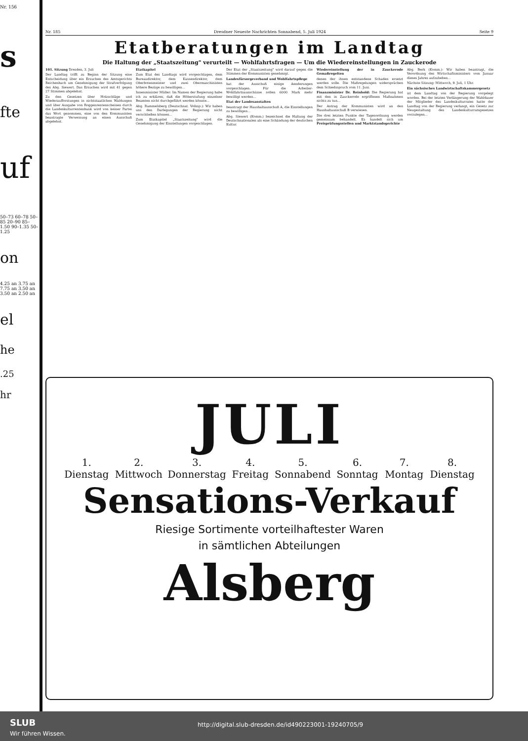Nr. 156
s
fte
uf
50–73 60–78 50–85 20–90 85–1.50 90–1.35 50–1.25
on
4.25 an 3.75 an 7.75 an 3.50 an 3.50 an 2.50 an
el
he
.25
hr
Nr. 185 Dresdner Neueste Nachrichten Sonnabend, 5. Juli 1924 Seite 9
Etatberatungen im Landtag
Die Haltung der „Staatszeitung" verurteilt — Wohlfahrtsfragen — Um die Wiedereinstellungen in Zauckerode
101. Sitzung Dresden, 3. Juli
Der Landtag trifft zu Beginn der Sitzung eine Entscheidung über ein Ersuchen des Amtsgerichts Reichenbach um Genehmigung der Strafverfolgung des Abg. Siewert. Das Ersuchen wird mit 41 gegen 27 Stimmen abgelehnt.
Zu den Gesetzen über Holzschläge und Wiederaufforstungen in nichtstaatlichen Waldungen und über Ausgabe von Roggenrentenscheinen durch die Landeskulturrentenbank wird von keiner Partei das Wort genommen, eine von den Kommunisten beantragte Verweisung an einen Ausschuß abgelehnt.
Etatkapitel
Zum Etat des Landtags wird vorgeschlagen, dem Bureaudirektor, dem Kassendirektor, dem Oberbotenmeister und zwei Obermaschinisten höhere Bezüge zu bewilligen...
Innenminister Müller: Im Namen der Regierung habe ich zu erklären, daß die Höherstufung einzelner Beamten nicht durchgeführt werden könnte...
Abg. Rammelsberg (Deutschnat. Volksp.): Wir haben uns den Darlegungen der Regierung nicht verschließen können...
Zum Etatkapitel „Staatszeitung" wird die Genehmigung der Einstellungen vorgeschlagen.
Der Etat der „Staatszeitung" wird darauf gegen die Stimmen der Kommunisten genehmigt.
Landesfürsorgeverband und Wohlfahrtspflege
hat der Ausschuß einige Aenderungen vorgeschlagen. Für die Arbeiter-Wohlfahrtsausschüsse sollen 6000 Mark mehr bewilligt werden...
Etat der Landesanstalten
beantragt der Haushaltausschuß A, die Einstellungen zu bewilligen...
Abg. Siewert (Komm.) bezeichnet die Haltung der Deutschnationalen als eine Schändung der deutschen Kultur.
Wiedereinstellung der in Zauckerode Gemaßregelten
denen der ihnen entstandene Schaden ersetzt werden solle. Die Maßregelungen widersprächen dem Schiedsspruch vom 11. Juni.
Finanzminister Dr. Reinhold: Die Regierung hat mit den in Zauckerode ergriffenen Maßnahmen nichts zu tun...
Der Antrag der Kommunisten wird an den Haushaltausschuß B verwiesen.
Die drei letzten Punkte der Tagesordnung werden gemeinsam behandelt. Es handelt sich um Preisprüfungsstellen und Marktstandsgerichte
Abg. Berk (Komm.): Wir haben beantragt, die Verordnung des Wirtschaftsministers vom Januar dieses Jahres aufzuheben...
Nächste Sitzung: Mittwoch, 9. Juli, 1 Uhr.
Ein sächsisches Landwirtschaftskammergesetz
ist dem Landtag von der Regierung vorgelegt worden. Bei der letzten Verlängerung der Wahldauer der Mitglieder des Landeskulturrates hatte der Landtag von der Regierung verlangt, ein Gesetz zur Neugestaltung des Landeskulturratsgesetzes vorzulegen...
JULI
1. Dienstag 2. Mittwoch 3. Donnerstag 4. Freitag 5. Sonnabend 6. Sonntag 7. Montag 8. Dienstag
Sensations-Verkauf
Riesige Sortimente vorteilhaftester Waren
in sämtlichen Abteilungen
Alsberg
SLUB
Wir führen Wissen.
http://digital.slub-dresden.de/id490223001-19240705/9